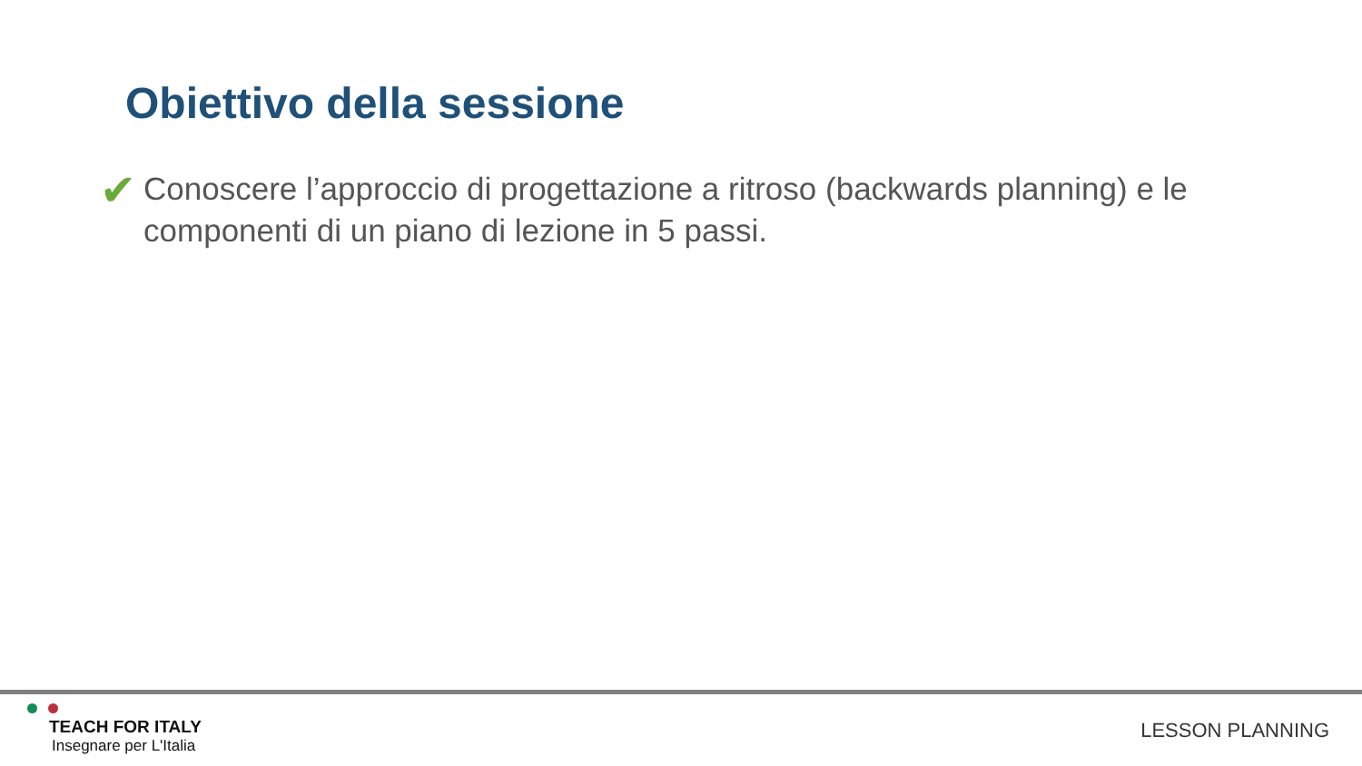Obiettivo della sessione
✔
Conoscere l’approccio di progettazione a ritroso (backwards planning) e le componenti di un piano di lezione in 5 passi.
TEACH FOR ITALY
Insegnare per L'Italia
LESSON PLANNING